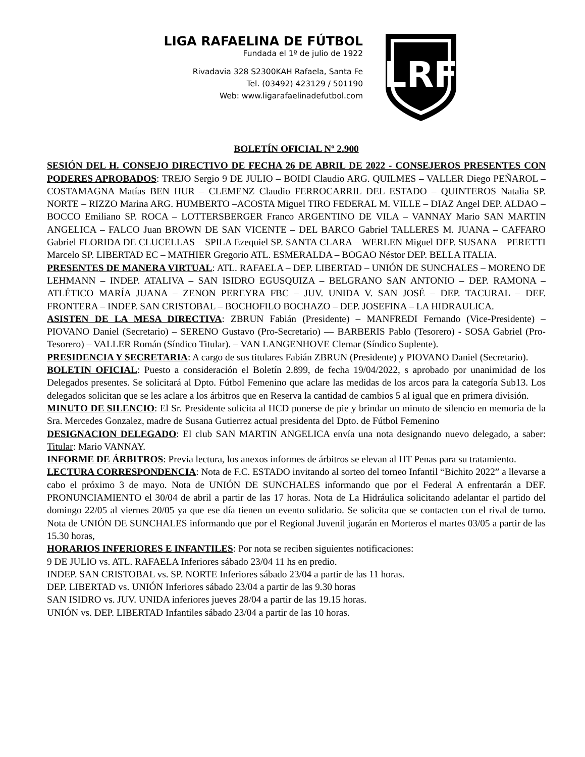LIGA RAFAELINA DE FÚTBOL
Fundada el 1º de julio de 1922
Rivadavia 328 S2300KAH Rafaela, Santa Fe
Tel. (03492) 423129 / 501190
Web: www.ligarafaelinadefutbol.com
LRF
BOLETÍN OFICIAL Nº 2.900
SESIÓN DEL H. CONSEJO DIRECTIVO DE FECHA 26 DE ABRIL DE 2022 - CONSEJEROS PRESENTES CON PODERES APROBADOS: TREJO Sergio 9 DE JULIO – BOIDI Claudio ARG. QUILMES – VALLER Diego PEÑAROL – COSTAMAGNA Matías BEN HUR – CLEMENZ Claudio FERROCARRIL DEL ESTADO – QUINTEROS Natalia SP. NORTE – RIZZO Marina ARG. HUMBERTO –ACOSTA Miguel TIRO FEDERAL M. VILLE – DIAZ Angel DEP. ALDAO – BOCCO Emiliano SP. ROCA – LOTTERSBERGER Franco ARGENTINO DE VILA – VANNAY Mario SAN MARTIN ANGELICA – FALCO Juan BROWN DE SAN VICENTE – DEL BARCO Gabriel TALLERES M. JUANA – CAFFARO Gabriel FLORIDA DE CLUCELLAS – SPILA Ezequiel SP. SANTA CLARA – WERLEN Miguel DEP. SUSANA – PERETTI Marcelo SP. LIBERTAD EC – MATHIER Gregorio ATL. ESMERALDA – BOGAO Néstor DEP. BELLA ITALIA.
PRESENTES DE MANERA VIRTUAL: ATL. RAFAELA – DEP. LIBERTAD – UNIÓN DE SUNCHALES – MORENO DE LEHMANN – INDEP. ATALIVA – SAN ISIDRO EGUSQUIZA – BELGRANO SAN ANTONIO – DEP. RAMONA – ATLÉTICO MARÍA JUANA – ZENON PEREYRA FBC – JUV. UNIDA V. SAN JOSÉ – DEP. TACURAL – DEF. FRONTERA – INDEP. SAN CRISTOBAL – BOCHOFILO BOCHAZO – DEP. JOSEFINA – LA HIDRAULICA.
ASISTEN DE LA MESA DIRECTIVA: ZBRUN Fabián (Presidente) – MANFREDI Fernando (Vice-Presidente) – PIOVANO Daniel (Secretario) – SERENO Gustavo (Pro-Secretario) — BARBERIS Pablo (Tesorero) - SOSA Gabriel (Pro-Tesorero) – VALLER Román (Síndico Titular). – VAN LANGENHOVE Clemar (Síndico Suplente).
PRESIDENCIA Y SECRETARIA: A cargo de sus titulares Fabián ZBRUN (Presidente) y PIOVANO Daniel (Secretario).
BOLETIN OFICIAL: Puesto a consideración el Boletín 2.899, de fecha 19/04/2022, s aprobado por unanimidad de los Delegados presentes. Se solicitará al Dpto. Fútbol Femenino que aclare las medidas de los arcos para la categoría Sub13. Los delegados solicitan que se les aclare a los árbitros que en Reserva la cantidad de cambios 5 al igual que en primera división.
MINUTO DE SILENCIO: El Sr. Presidente solicita al HCD ponerse de pie y brindar un minuto de silencio en memoria de la Sra. Mercedes Gonzalez, madre de Susana Gutierrez actual presidenta del Dpto. de Fútbol Femenino
DESIGNACION DELEGADO: El club SAN MARTIN ANGELICA envía una nota designando nuevo delegado, a saber: Titular: Mario VANNAY.
INFORME DE ÁRBITROS: Previa lectura, los anexos informes de árbitros se elevan al HT Penas para su tratamiento.
LECTURA CORRESPONDENCIA: Nota de F.C. ESTADO invitando al sorteo del torneo Infantil “Bichito 2022” a llevarse a cabo el próximo 3 de mayo. Nota de UNIÓN DE SUNCHALES informando que por el Federal A enfrentarán a DEF. PRONUNCIAMIENTO el 30/04 de abril a partir de las 17 horas. Nota de La Hidráulica solicitando adelantar el partido del domingo 22/05 al viernes 20/05 ya que ese día tienen un evento solidario. Se solicita que se contacten con el rival de turno. Nota de UNIÓN DE SUNCHALES informando que por el Regional Juvenil jugarán en Morteros el martes 03/05 a partir de las 15.30 horas,
HORARIOS INFERIORES E INFANTILES: Por nota se reciben siguientes notificaciones:
9 DE JULIO vs. ATL. RAFAELA Inferiores sábado 23/04 11 hs en predio.
INDEP. SAN CRISTOBAL vs. SP. NORTE Inferiores sábado 23/04 a partir de las 11 horas.
DEP. LIBERTAD vs. UNIÓN Inferiores sábado 23/04 a partir de las 9.30 horas
SAN ISIDRO vs. JUV. UNIDA inferiores jueves 28/04 a partir de las 19.15 horas.
UNIÓN vs. DEP. LIBERTAD Infantiles sábado 23/04 a partir de las 10 horas.